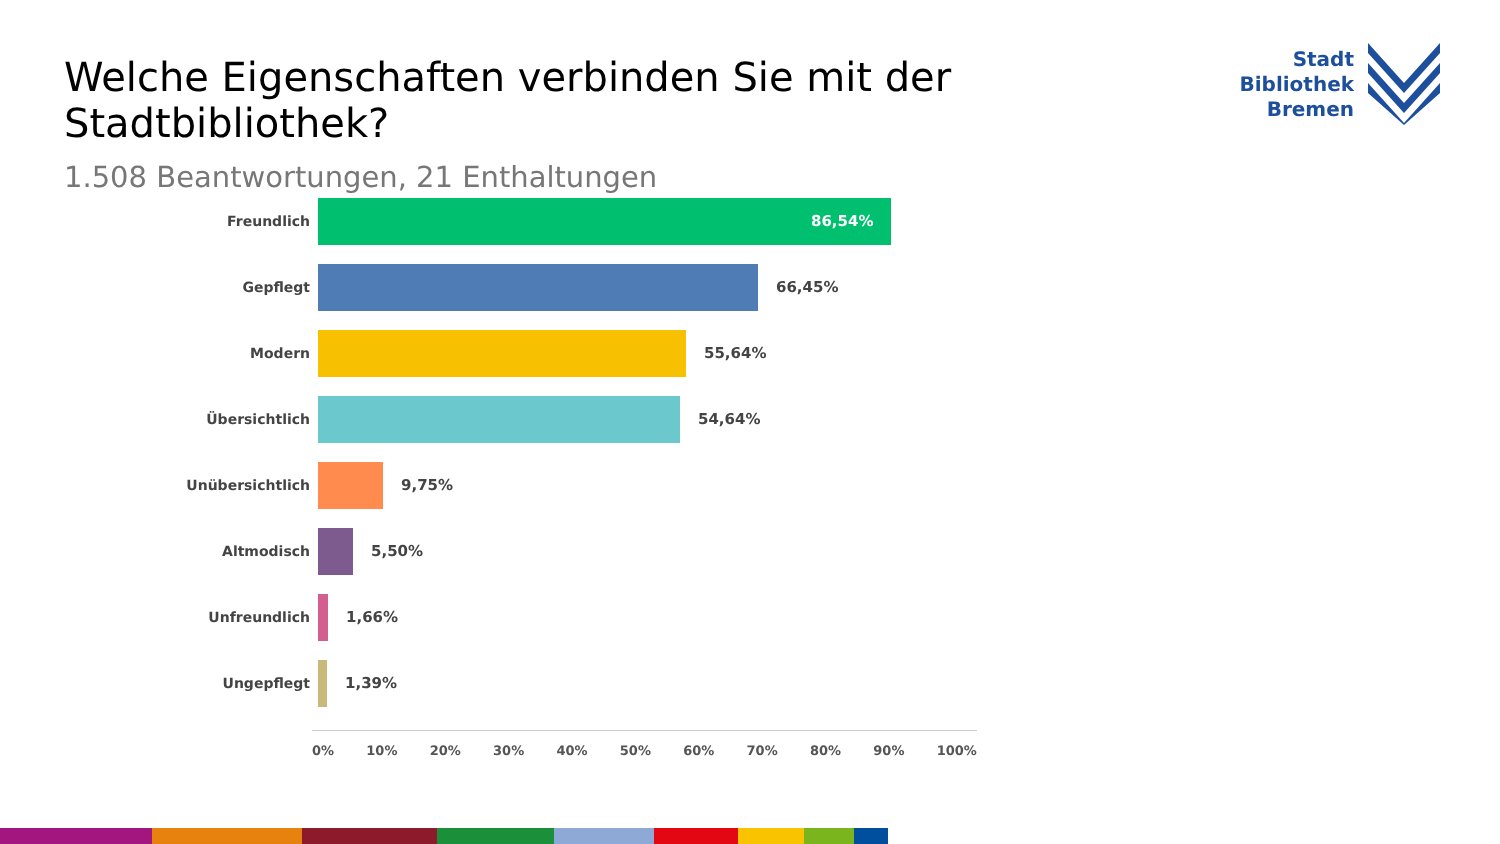Welche Eigenschaften verbinden Sie mit der Stadtbibliothek?
Stadt
Bibliothek
Bremen
1.508 Beantwortungen, 21 Enthaltungen
Freundlich 86,54%
Gepflegt 66,45%
Modern 55,64%
Übersichtlich 54,64%
Unübersichtlich 9,75%
Altmodisch 5,50%
Unfreundlich 1,66%
Ungepflegt 1,39%
0% 10% 20% 30% 40% 50% 60% 70% 80% 90% 100%